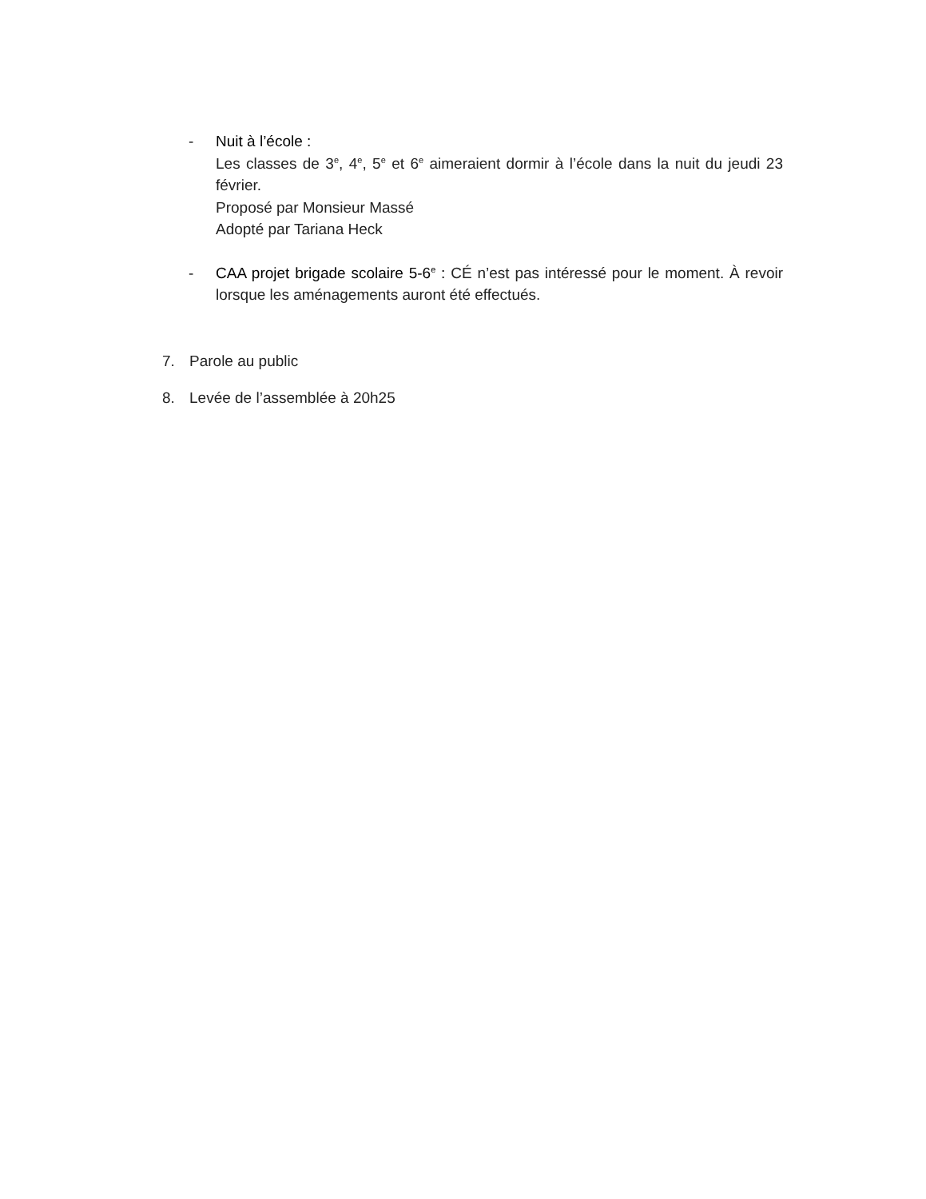- Nuit à l’école :
Les classes de 3<sup>e</sup>, 4<sup>e</sup>, 5<sup>e</sup> et 6<sup>e</sup> aimeraient dormir à l’école dans la nuit du jeudi 23 février.
Proposé par Monsieur Massé
Adopté par Tariana Heck
- CAA projet brigade scolaire 5-6<sup>e</sup> : CÉ n’est pas intéressé pour le moment. À revoir lorsque les aménagements auront été effectués.
7. Parole au public
8. Levée de l’assemblée à 20h25